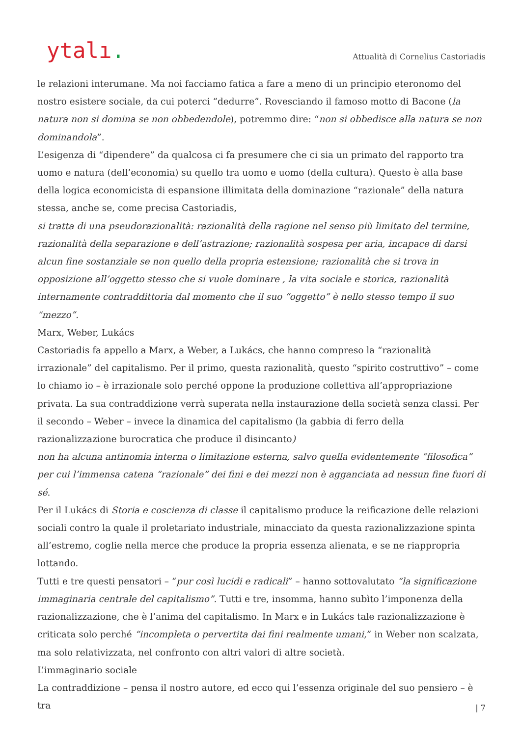ytalı.
Attualità di Cornelius Castoriadis
le relazioni interumane. Ma noi facciamo fatica a fare a meno di un principio eteronomo del nostro esistere sociale, da cui poterci “dedurre”. Rovesciando il famoso motto di Bacone (la natura non si domina se non obbedendole), potremmo dire: “non si obbedisce alla natura se non dominandola”.
L’esigenza di “dipendere” da qualcosa ci fa presumere che ci sia un primato del rapporto tra uomo e natura (dell’economia) su quello tra uomo e uomo (della cultura). Questo è alla base della logica economicista di espansione illimitata della dominazione “razionale” della natura stessa, anche se, come precisa Castoriadis,
si tratta di una pseudorazionalità: razionalità della ragione nel senso più limitato del termine, razionalità della separazione e dell’astrazione; razionalità sospesa per aria, incapace di darsi alcun fine sostanziale se non quello della propria estensione; razionalità che si trova in opposizione all’oggetto stesso che si vuole dominare , la vita sociale e storica, razionalità internamente contraddittoria dal momento che il suo “oggetto” è nello stesso tempo il suo “mezzo”.
Marx, Weber, Lukács
Castoriadis fa appello a Marx, a Weber, a Lukács, che hanno compreso la “razionalità irrazionale” del capitalismo. Per il primo, questa razionalità, questo “spirito costruttivo” – come lo chiamo io – è irrazionale solo perché oppone la produzione collettiva all’appropriazione privata. La sua contraddizione verrà superata nella instaurazione della società senza classi. Per il secondo – Weber – invece la dinamica del capitalismo (la gabbia di ferro della razionalizzazione burocratica che produce il disincanto)
non ha alcuna antinomia interna o limitazione esterna, salvo quella evidentemente “filosofica” per cui l’immensa catena “razionale” dei fini e dei mezzi non è agganciata ad nessun fine fuori di sé.
Per il Lukács di Storia e coscienza di classe il capitalismo produce la reificazione delle relazioni sociali contro la quale il proletariato industriale, minacciato da questa razionalizzazione spinta all’estremo, coglie nella merce che produce la propria essenza alienata, e se ne riappropria lottando.
Tutti e tre questi pensatori – “pur così lucidi e radicali” – hanno sottovalutato “la significazione immaginaria centrale del capitalismo”. Tutti e tre, insomma, hanno subìto l’imponenza della razionalizzazione, che è l’anima del capitalismo. In Marx e in Lukács tale razionalizzazione è criticata solo perché “incompleta o pervertita dai fini realmente umani,” in Weber non scalzata, ma solo relativizzata, nel confronto con altri valori di altre società.
L’immaginario sociale
La contraddizione – pensa il nostro autore, ed ecco qui l’essenza originale del suo pensiero – è tra
| 7